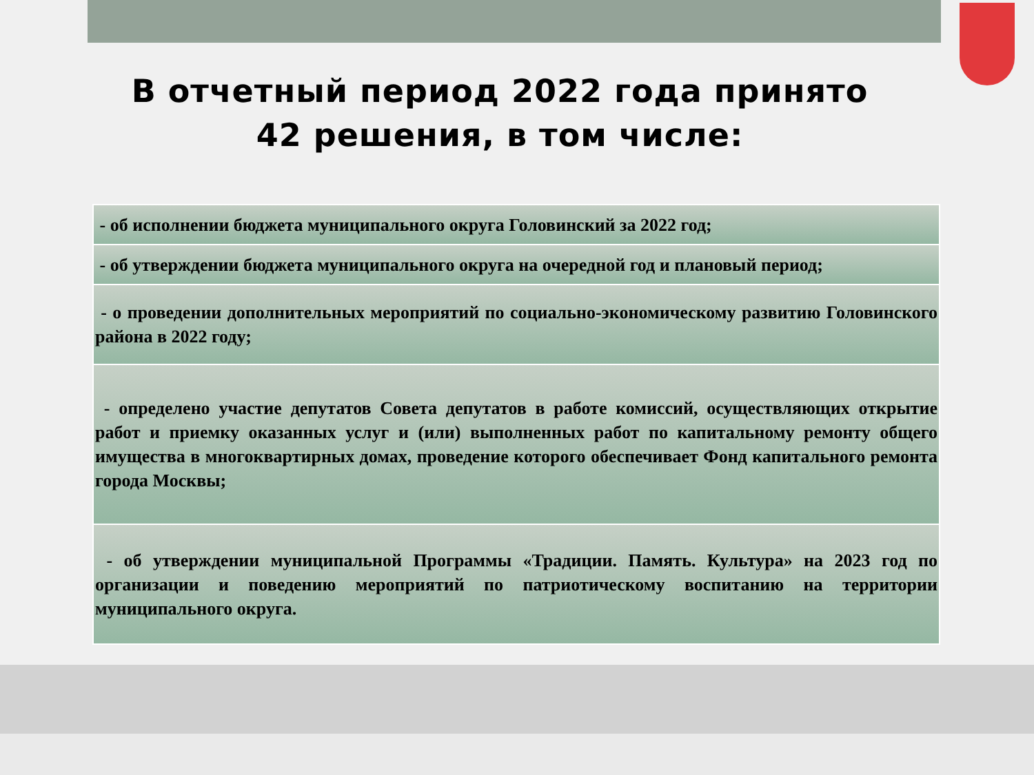В отчетный период 2022 года принято
42 решения, в том числе:
| - об исполнении бюджета муниципального округа Головинский за 2022 год; |
| - об утверждении бюджета муниципального округа на очередной год и плановый период; |
| - о проведении дополнительных мероприятий по социально-экономическому развитию Головинского района в 2022 году; |
| - определено участие депутатов Совета депутатов в работе комиссий, осуществляющих открытие работ и приемку оказанных услуг и (или) выполненных работ по капитальному ремонту общего имущества в многоквартирных домах, проведение которого обеспечивает Фонд капитального ремонта города Москвы; |
| - об утверждении муниципальной Программы «Традиции. Память. Культура» на 2023 год по организации и поведению мероприятий по патриотическому воспитанию на территории муниципального округа. |